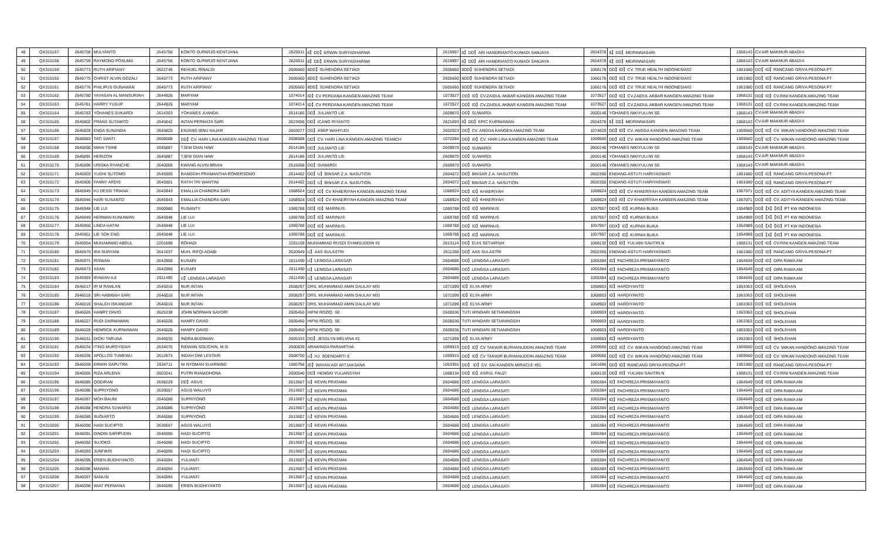| 48 | QX315157 | 2645758 | MULYANTO | 2645756 | KONTO SUPARJO KENTJANA | 2620011 | 8】DD】ERWIN SURYADHARMA | 2619997 | 8】DD】ARI HANDRIANTO KUNADI SANJAYA | 2604378 | 8】DD】MEIRINNASARI | 1068143 | CV.AIR MAKMUR ABADI① |
| 49 | QX315158 | 2645759 | RAYMOND POSUMA | 2645756 | KONTO SUPARJO KENTJANA | 2620011 | 8】DD】ERWIN SURYADHARMA | 2619997 | 8】DD】ARI HANDRIANTO KUNADI SANJAYA | 2604378 | 8】DD】MEIRINNASARI | 1068143 | CV.AIR MAKMUR ABADI① |
| 50 | QX315159 | 2645773 | RUTH ARIFIANY | 2622746 | REHUEL RINALDI | 2605660 | 8DD】SUHENDRA SETIADI | 2605660 | 8DD】SUHENDRA SETIADI | 1066176 | DD】ID】CV. TRUE HEALTH INDONESIA#2 | 1061680 | DD】ID】RANCANG GRIYA PESONA PT |
| 51 | QX315160 | 2645775 | CHRIST ALVIN GOZALI | 2645773 | RUTH ARIFIANY | 2605660 | 8DD】SUHENDRA SETIADI | 2605660 | 8DD】SUHENDRA SETIADI | 1066176 | DD】ID】CV. TRUE HEALTH INDONESIA#2 | 1061680 | DD】ID】RANCANG GRIYA PESONA PT |
| 52 | QX315161 | 2645776 | PHILIPUS GUNAWAN | 2645773 | RUTH ARIFIANY | 2605660 | 8DD】SUHENDRA SETIADI | 2605660 | 8DD】SUHENDRA SETIADI | 1066176 | DD】ID】CV. TRUE HEALTH INDONESIA#2 | 1061680 | DD】ID】RANCANG GRIYA PESONA PT |
| 53 | QX315162 | 2645780 | YAYASAN AL MANSURIAH | 2644926 | MARYAM | 1074014 | ID】CV PERDANA KANGEN AMAZING TEAM | 1073527 | DD】ID】CV.ZAIDUL AKBAR KANGEN AMAZING TEAM | 1073527 | DD】ID】CV.ZAIDUL AKBAR KANGEN AMAZING TEAM | 1068131 | DD】ID】CV.RINI KANGEN AMAZING TEAM |
| 54 | QX315163 | 2645781 | HARRY YUSUP | 2644926 | MARYAM | 1074014 | ID】CV PERDANA KANGEN AMAZING TEAM | 1073527 | DD】ID】CV.ZAIDUL AKBAR KANGEN AMAZING TEAM | 1073527 | DD】ID】CV.ZAIDUL AKBAR KANGEN AMAZING TEAM | 1068131 | DD】ID】CV.RINI KANGEN AMAZING TEAM |
| 55 | QX315164 | 2645783 | YOHANES SUKARDI | 2614303 | YOHANES JUANDA | 2614186 | DD】JULIANTO LIE | 2609870 | DD】SUWARDI | 2600146 | YOHANES NIKIYULUW SE | 1068143 | CV.AIR MAKMUR ABADI① |
| 56 | QX315165 | 2645802 | FRANS SUTAMTO | 2645642 | INTAN PERMATA SARI | 2623656 | DD】ICANG RIYANTO | 2621693 | 8】DD】ERIC KURNIAWAN | 2604378 | 8】DD】MEIRINNASARI | 1068143 | CV.AIR MAKMUR ABADI① |
| 57 | QX315166 | 2645828 | ENDA SUNANDA | 2645825 | ENJANG IBNU HAJAR | 2603077 | DD】ASEP WAHYUDI | 2602923 | DD】CV. ANGGA KANGEN AMAZING TEAM | 1074029 | DD】ID】CV. ANGGA KANGEN AMAZING TEAM | 1069560 | DD】ID】CV. WIKAN HANDONO AMAZING TEAM |
| 58 | QX315167 | 2645883 | TATI SANTI | 2608588 | DD】CV. HARI LINA KANGEN AMAZING TEAM | 2608588 | DD】CV. HARI LINA KANGEN AMAZING TEAMCH | 1072284 | DD】ID】CV. HARI LINA KANGEN AMAZING TEAM | 1069560 | DD】ID】CV. WIKAN HANDONO AMAZING TEAM | 1069560 | DD】ID】CV. WIKAN HANDONO AMAZING TEAM |
| 59 | QX315168 | 2645890 | IWAN TSHIE | 2645887 | TJEW DIAN HAW | 2614186 | DD】JULIANTO LIE | 2609870 | DD】SUWARDI | 2600146 | YOHANES NIKIYULUW SE | 1068143 | CV.AIR MAKMUR ABADI① |
| 60 | QX315169 | 2645891 | HERIZON | 2645887 | TJEW DIAN HAW | 2614186 | DD】JULIANTO LIE | 2609870 | DD】SUWARDI | 2600146 | YOHANES NIKIYULUW SE | 1068143 | CV.AIR MAKMUR ABADI① |
| 61 | QX315170 | 2645896 | URISKA RYANCHE | 2640069 | KWANG ALVIN BRIAN | 2615658 | DD】SUWARDI | 2609870 | DD】SUWARDI | 2600146 | YOHANES NIKIYULUW SE | 1068143 | CV.AIR MAKMUR ABADI① |
| 62 | QX315171 | 2645903 | YUDHI SUTOMO | 2645900 | RANGGIH PRAMANTHA ROMERSONO | 2614402 | DD】U】BINSAR Z.A. NASUTION | 2604072 | DD】BINSAR Z.A. NASUTION | 2602350 | ENDANG ASTUTI HARIYASWATI | 1061680 | DD】ID】RANCANG GRIYA PESONA PT |
| 63 | QX315172 | 2645905 | FANNY ARDIS | 2645901 | RATIH TRI WANTINI | 2614402 | DD】U】BINSAR Z.A. NASUTION | 2604072 | DD】BINSAR Z.A. NASUTION | 2602350 | ENDANG ASTUTI HARIYASWATI | 1061680 | DD】ID】RANCANG GRIYA PESONA PT |
| 64 | QX315173 | 2645945 | HJ DESSI TRIANA | 2645943 | EMALLIA CHANDRA SARI | 1068924 | DD】ID】CV KHAERIYAH KANGEN AMAZING TEAM | 1068924 | DD】ID】KHAERIYAH | 1068924 | DD】ID】CV KHAERIYAH KANGEN AMAZING TEAM | 1067071 | DD】ID】CV. ADITYA KANGEN AMAZING TEAM |
| 65 | QX315174 | 2645946 | HARI SUSANTO | 2645943 | EMALLIA CHANDRA SARI | 1068924 | DD】ID】CV KHAERIYAH KANGEN AMAZING TEAM | 1068924 | DD】ID】KHAERIYAH | 1068924 | DD】ID】CV KHAERIYAH KANGEN AMAZING TEAM | 1067071 | DD】ID】CV. ADITYA KANGEN AMAZING TEAM |
| 66 | QX315175 | 2645948 | LIE LUI | 2600980 | RUSANTY | 1069788 | DD】ID】MARINUS | 1069788 | DD】ID】MARINUS | 1057957 | DDX】ID】KURNIA BLIKA | 1054989 | DD】【X】【ID】PT KW INDONESIA |
| 67 | QX315176 | 2645949 | HERMAN KUNIAWAN | 2645948 | LIE LUI | 1069788 | DD】ID】MARINUS | 1069788 | DD】ID】MARINUS | 1057957 | DDX】ID】KURNIA BLIKA | 1054989 | DD】【X】【ID】PT KW INDONESIA |
| 68 | QX315177 | 2645950 | LINDA HATIM | 2645948 | LIE LUI | 1069788 | DD】ID】MARINUS | 1069788 | DD】ID】MARINUS | 1057957 | DDX】ID】KURNIA BLIKA | 1054989 | DD】【X】【ID】PT KW INDONESIA |
| 69 | QX315178 | 2645951 | LIE SOK ENG | 2645948 | LIE LUI | 1069788 | DD】ID】MARINUS | 1069788 | DD】ID】MARINUS | 1057957 | DDX】ID】KURNIA BLIKA | 1054989 | DD】【X】【ID】PT KW INDONESIA |
| 70 | QX315179 | 2645954 | MUHAMMAD ABDUL | 2201698 | ROHADI | 2201169 | MUHAMMAD RUSDI SYAMSUDDIN #2 | 2613124 | DD】EUIS SETIARSIH | 1068132 | DD】ID】YULIANI SAVITRI.N | 1068131 | DD】ID】CV.RINI KANGEN AMAZING TEAM |
| 71 | QX315180 | 2645970 | IRA SURYANI | 2641637 | MUH. RIFQI ADABI | 2620949 | U】AAS SULASTRI | 2611266 | DD】AAS SULASTRI | 2602350 | ENDANG ASTUTI HARIYASWATI | 1061680 | DD】ID】RANCANG GRIYA PESONA PT |
| 72 | QX315181 | 2645971 | RISWAN | 2642960 | KUSARI | 2611490 | U】LENGGA LARASATI | 2604686 | DD】LENGGA LARASATI | 1065384 | ID】FACHREZA PRISMAYANTO | 1064649 | DD】ID】DIPA RAMA AM |
| 73 | QX315182 | 2645973 | ASAN | 2642960 | KUSARI | 2611490 | U】LENGGA LARASATI | 2604686 | DD】LENGGA LARASATI | 1065384 | ID】FACHREZA PRISMAYANTO | 1064649 | DD】ID】DIPA RAMA AM |
| 74 | QX315183 | 2645993 | IRAWAN AJI | 2611490 | U】LENGGA LARASATI | 2611490 | U】LENGGA LARASATI | 2604686 | DD】LENGGA LARASATI | 1065384 | ID】FACHREZA PRISMAYANTO | 1064649 | DD】ID】DIPA RAMA AM |
| 75 | QX315184 | 2646017 | IR M RAMLAN | 2646016 | NUR INTAN | 2608297 | DRS. MUHAMMAD AMIN DAULAY MSI | 1071099 | ID】ELYA ARMY | 1068903 | ID】HARDIYANTO | 1063363 | DD】ID】SHOLEHAN |
| 76 | QX315185 | 2646018 | SRI HABIBAH SARI | 2646016 | NUR INTAN | 2608297 | DRS. MUHAMMAD AMIN DAULAY MSI | 1071099 | ID】ELYA ARMY | 1068903 | ID】HARDIYANTO | 1063363 | DD】ID】SHOLEHAN |
| 77 | QX315186 | 2646019 | SHALEH ISKANDAR | 2646016 | NUR INTAN | 2608297 | DRS. MUHAMMAD AMIN DAULAY MSI | 1071099 | ID】ELYA ARMY | 1068903 | ID】HARDIYANTO | 1063363 | DD】ID】SHOLEHAN |
| 78 | QX315187 | 2646026 | HANRY DAVID | 2625338 | JOHN NORMAN SAYORI | 2605450 | HIFNI ROZIQ. SE | 2600036 | TUTI WINDARI SETIANINGSIH | 1068903 | ID】HARDIYANTO | 1063363 | DD】ID】SHOLEHAN |
| 79 | QX315188 | 2646027 | RUDI DARMAWAN | 2646026 | HANRY DAVID | 2605450 | HIFNI ROZIQ. SE | 2600036 | TUTI WINDARI SETIANINGSIH | 1068903 | ID】HARDIYANTO | 1063363 | DD】ID】SHOLEHAN |
| 80 | QX315189 | 2646028 | HENRICK KURNIAWAN | 2646026 | HANRY DAVID | 2605450 | HIFNI ROZIQ. SE | 2600036 | TUTI WINDARI SETIANINGSIH | 1068903 | ID】HARDIYANTO | 1063363 | DD】ID】SHOLEHAN |
| 81 | QX315190 | 2646031 | DICKI TARUNA | 2646030 | INDRA BUDIMAN | 2605333 | DD】JESSLYN MELVINA #2 | 1071099 | ID】ELYA ARMY | 1068903 | ID】HARDIYANTO | 1063363 | DD】ID】SHOLEHAN |
| 82 | QX315191 | 2646034 | ITING MURSYIDAH | 2634075 | RIDWAN SOLICHIN. M.Si | 2600839 | ARAWINDA PARAMITHA | 1069915 | DD】ID】CV TAKWIR BURHANUDDIN AMAZING TEAM | 1069560 | DD】ID】CV. WIKAN HANDONO AMAZING TEAM | 1069560 | DD】ID】CV. WIKAN HANDONO AMAZING TEAM |
| 83 | QX315192 | 2646035 | APOLLOS TUMEWU | 2612674 | INDAH DWI LESTARI | 2608700 | U】HJ. SOENDARTI S | 1069915 | DD】ID】CV TAKWIR BURHANUDDIN AMAZING TEAM | 1069560 | DD】ID】CV. WIKAN HANDONO AMAZING TEAM | 1069560 | DD】ID】CV. WIKAN HANDONO AMAZING TEAM |
| 84 | QX315193 | 2646059 | ERWIN SAPUTRA | 2634711 | NI NYOMAN SUARNING | 1065758 | ID】WAYAN ADI WITJAKSANA | 1063355 | DD】 ID】CV. SAI KANGEN MIRACLE #01 | 1061680 | DD】ID】RANCANG GRIYA PESONA PT | 1061680 | DD】ID】RANCANG GRIYA PESONA PT |
| 85 | QX315194 | 2646065 | RIZA ARLENA | 2603241 | PUTRI RAMADHONA | 2600540 | DD】HENGKI YULIANSYAH | 1068134 | DD】ID】ASRUL FAUZI | 1068132 | DD】ID】YULIANI SAVITRI.N | 1068131 | DD】ID】CV.RINI KANGEN AMAZING TEAM |
| 86 | QX315195 | 2646085 | QODIRAN | 2638229 | DD】AGUS | 2613607 | U】KEVIN PRATAMA | 2604686 | DD】LENGGA LARASATI | 1065384 | ID】FACHREZA PRISMAYANTO | 1064649 | DD】ID】DIPA RAMA AM |
| 87 | QX315196 | 2646086 | SUPRIYONO | 2639557 | AGUS WALUYO | 2613607 | U】KEVIN PRATAMA | 2604686 | DD】LENGGA LARASATI | 1065384 | ID】FACHREZA PRISMAYANTO | 1064649 | DD】ID】DIPA RAMA AM |
| 88 | QX315197 | 2646087 | MOH BAUNI | 2646086 | SUPRIYONO | 2613607 | U】KEVIN PRATAMA | 2604686 | DD】LENGGA LARASATI | 1065384 | ID】FACHREZA PRISMAYANTO | 1064649 | DD】ID】DIPA RAMA AM |
| 89 | QX315198 | 2646088 | HENDRA SUWARDI | 2646086 | SUPRIYONO | 2613607 | U】KEVIN PRATAMA | 2604686 | DD】LENGGA LARASATI | 1065384 | ID】FACHREZA PRISMAYANTO | 1064649 | DD】ID】DIPA RAMA AM |
| 90 | QX315199 | 2646089 | SUGIARTO | 2646086 | SUPRIYONO | 2613607 | U】KEVIN PRATAMA | 2604686 | DD】LENGGA LARASATI | 1065384 | ID】FACHREZA PRISMAYANTO | 1064649 | DD】ID】DIPA RAMA AM |
| 91 | QX315200 | 2646090 | HADI SUCIPTO | 2639557 | AGUS WALUYO | 2613607 | U】KEVIN PRATAMA | 2604686 | DD】LENGGA LARASATI | 1065384 | ID】FACHREZA PRISMAYANTO | 1064649 | DD】ID】DIPA RAMA AM |
| 92 | QX315201 | 2646091 | DINDIN SARIPUDIN | 2646090 | HADI SUCIPTO | 2613607 | U】KEVIN PRATAMA | 2604686 | DD】LENGGA LARASATI | 1065384 | ID】FACHREZA PRISMAYANTO | 1064649 | DD】ID】DIPA RAMA AM |
| 93 | QX315202 | 2646092 | SUJOKO | 2646090 | HADI SUCIPTO | 2613607 | U】KEVIN PRATAMA | 2604686 | DD】LENGGA LARASATI | 1065384 | ID】FACHREZA PRISMAYANTO | 1064649 | DD】ID】DIPA RAMA AM |
| 94 | QX315203 | 2646093 | JUNFIKRI | 2646090 | HADI SUCIPTO | 2613607 | U】KEVIN PRATAMA | 2604686 | DD】LENGGA LARASATI | 1065384 | ID】FACHREZA PRISMAYANTO | 1064649 | DD】ID】DIPA RAMA AM |
| 95 | QX315204 | 2646095 | ERIEN BUDHIYANTO | 2646094 | YULIANTI | 2613607 | U】KEVIN PRATAMA | 2604686 | DD】LENGGA LARASATI | 1065384 | ID】FACHREZA PRISMAYANTO | 1064649 | DD】ID】DIPA RAMA AM |
| 96 | QX315205 | 2646096 | MAWAN | 2646094 | YULIANTI | 2613607 | U】KEVIN PRATAMA | 2604686 | DD】LENGGA LARASATI | 1065384 | ID】FACHREZA PRISMAYANTO | 1064649 | DD】ID】DIPA RAMA AM |
| 97 | QX315206 | 2646097 | SANUSI | 2646094 | YULIANTI | 2613607 | U】KEVIN PRATAMA | 2604686 | DD】LENGGA LARASATI | 1065384 | ID】FACHREZA PRISMAYANTO | 1064649 | DD】ID】DIPA RAMA AM |
| 98 | QX315207 | 2646098 | WIAT PERMANA | 2646095 | ERIEN BUDHIYANTO | 2613607 | U】KEVIN PRATAMA | 2604686 | DD】LENGGA LARASATI | 1065384 | ID】FACHREZA PRISMAYANTO | 1064649 | DD】ID】DIPA RAMA AM |